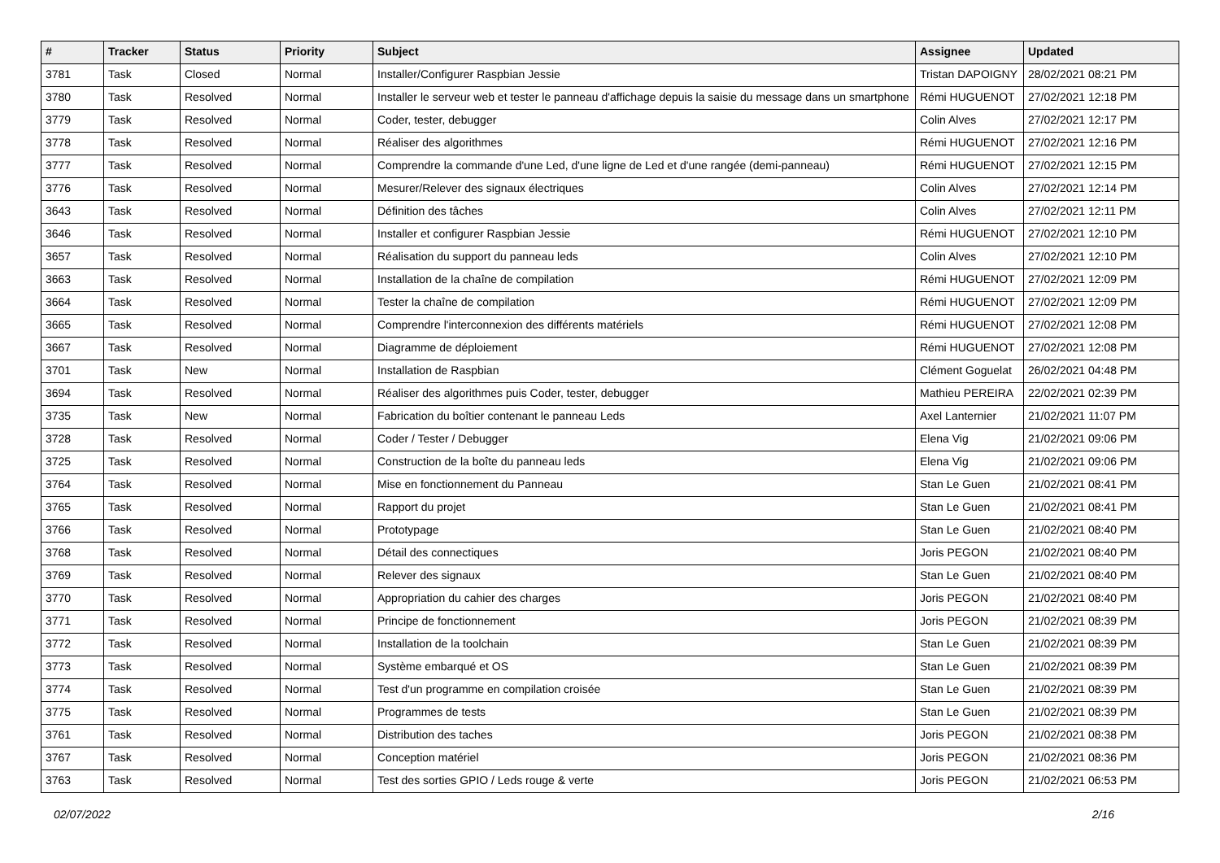| # | Tracker | Status | Priority | Subject | Assignee | Updated |
| --- | --- | --- | --- | --- | --- | --- |
| 3781 | Task | Closed | Normal | Installer/Configurer Raspbian Jessie | Tristan DAPOIGNY | 28/02/2021 08:21 PM |
| 3780 | Task | Resolved | Normal | Installer le serveur web et tester le panneau d'affichage depuis la saisie du message dans un smartphone | Rémi HUGUENOT | 27/02/2021 12:18 PM |
| 3779 | Task | Resolved | Normal | Coder, tester, debugger | Colin Alves | 27/02/2021 12:17 PM |
| 3778 | Task | Resolved | Normal | Réaliser des algorithmes | Rémi HUGUENOT | 27/02/2021 12:16 PM |
| 3777 | Task | Resolved | Normal | Comprendre la commande d'une Led, d'une ligne de Led et d'une rangée (demi-panneau) | Rémi HUGUENOT | 27/02/2021 12:15 PM |
| 3776 | Task | Resolved | Normal | Mesurer/Relever des signaux électriques | Colin Alves | 27/02/2021 12:14 PM |
| 3643 | Task | Resolved | Normal | Définition des tâches | Colin Alves | 27/02/2021 12:11 PM |
| 3646 | Task | Resolved | Normal | Installer et configurer Raspbian Jessie | Rémi HUGUENOT | 27/02/2021 12:10 PM |
| 3657 | Task | Resolved | Normal | Réalisation du support du panneau leds | Colin Alves | 27/02/2021 12:10 PM |
| 3663 | Task | Resolved | Normal | Installation de la chaîne de compilation | Rémi HUGUENOT | 27/02/2021 12:09 PM |
| 3664 | Task | Resolved | Normal | Tester la chaîne de compilation | Rémi HUGUENOT | 27/02/2021 12:09 PM |
| 3665 | Task | Resolved | Normal | Comprendre l'interconnexion des différents matériels | Rémi HUGUENOT | 27/02/2021 12:08 PM |
| 3667 | Task | Resolved | Normal | Diagramme de déploiement | Rémi HUGUENOT | 27/02/2021 12:08 PM |
| 3701 | Task | New | Normal | Installation de Raspbian | Clément Goguelat | 26/02/2021 04:48 PM |
| 3694 | Task | Resolved | Normal | Réaliser des algorithmes puis Coder, tester, debugger | Mathieu PEREIRA | 22/02/2021 02:39 PM |
| 3735 | Task | New | Normal | Fabrication du boîtier contenant le panneau Leds | Axel Lanternier | 21/02/2021 11:07 PM |
| 3728 | Task | Resolved | Normal | Coder / Tester / Debugger | Elena Vig | 21/02/2021 09:06 PM |
| 3725 | Task | Resolved | Normal | Construction de la boîte du panneau leds | Elena Vig | 21/02/2021 09:06 PM |
| 3764 | Task | Resolved | Normal | Mise en fonctionnement du Panneau | Stan Le Guen | 21/02/2021 08:41 PM |
| 3765 | Task | Resolved | Normal | Rapport du projet | Stan Le Guen | 21/02/2021 08:41 PM |
| 3766 | Task | Resolved | Normal | Prototypage | Stan Le Guen | 21/02/2021 08:40 PM |
| 3768 | Task | Resolved | Normal | Détail des connectiques | Joris PEGON | 21/02/2021 08:40 PM |
| 3769 | Task | Resolved | Normal | Relever des signaux | Stan Le Guen | 21/02/2021 08:40 PM |
| 3770 | Task | Resolved | Normal | Appropriation du cahier des charges | Joris PEGON | 21/02/2021 08:40 PM |
| 3771 | Task | Resolved | Normal | Principe de fonctionnement | Joris PEGON | 21/02/2021 08:39 PM |
| 3772 | Task | Resolved | Normal | Installation de la toolchain | Stan Le Guen | 21/02/2021 08:39 PM |
| 3773 | Task | Resolved | Normal | Système embarqué et OS | Stan Le Guen | 21/02/2021 08:39 PM |
| 3774 | Task | Resolved | Normal | Test d'un programme en compilation croisée | Stan Le Guen | 21/02/2021 08:39 PM |
| 3775 | Task | Resolved | Normal | Programmes de tests | Stan Le Guen | 21/02/2021 08:39 PM |
| 3761 | Task | Resolved | Normal | Distribution des taches | Joris PEGON | 21/02/2021 08:38 PM |
| 3767 | Task | Resolved | Normal | Conception matériel | Joris PEGON | 21/02/2021 08:36 PM |
| 3763 | Task | Resolved | Normal | Test des sorties GPIO / Leds rouge & verte | Joris PEGON | 21/02/2021 06:53 PM |
02/07/2022 2/16